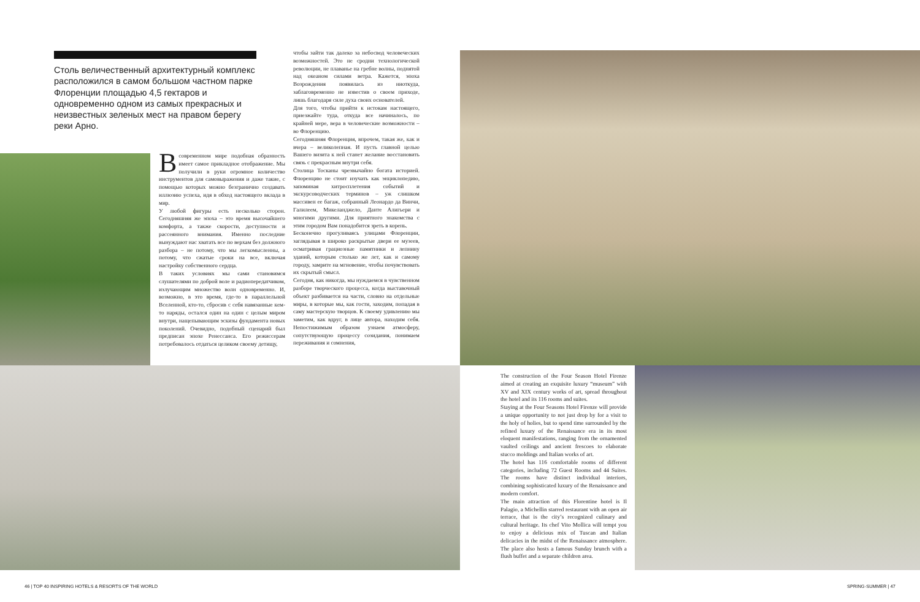Столь величественный архитектурный комплекс расположился в самом большом частном парке Флоренции площадью 4,5 гектаров и одновременно одном из самых прекрасных и неизвестных зеленых мест на правом берегу реки Арно.
Всовременном мире подобная образность имеет самое прикладное отображение. Мы получили в руки огромное количество инструментов для самовыражения и даже такие, с помощью которых можно безгранично создавать иллюзию успеха, идя в обход настоящего вклада в мир.
У любой фигуры есть несколько сторон. Сегодняшняя же эпоха – это время высочайшего комфорта, а также скорости, доступности и рассеянного внимания. Именно последние вынуждают нас хватать все по верхам без должного разбора – не потому, что мы легкомысленны, а потому, что сжатые сроки на все, включая настройку собственного сердца.
В таких условиях мы сами становимся слушателями по доброй воле и радиопередатчиком, излучающим множество волн одновременно. И, возможно, в это время, где-то в параллельной Вселенной, кто-то, сбросив с себя навязанные кем-то наряды, остался один на один с целым миром внутри, нащепывающим эскизы фундамента новых поколений. Очевидно, подобный сценарий был предписан эпохе Ренессанса. Его режиссерам потребовалось отдаться целиком своему детищу,
чтобы зайти так далеко за небосвод человеческих возможностей. Это не сродни технологической революции, не плаванье на гребне волны, поднятой над океаном силами ветра. Кажется, эпоха Возрождения появилась из ниоткуда, заблаговременно не известив о своем приходе, лишь благодаря силе духа своих основателей.
Для того, чтобы прийти к истокам настоящего, приезжайте туда, откуда все начиналось, по крайней мере, вера в человеческие возможности – во Флоренцию.
Сегодняшняя Флоренция, впрочем, такая же, как и вчера – великолепная. И пусть главной целью Вашего визита к ней станет желание восстановить связь с прекрасным внутри себя.
Столица Тосканы чрезвычайно богата историей. Флоренцию не стоит изучать как энциклопедию, запоминая хитросплетения событий и экскурсоводческих терминов – уж слишком массивен ее багаж, собранный Леонардо да Винчи, Галилеем, Микеланджело, Данте Алигьери и многими другими. Для приятного знакомства с этим городом Вам понадобится зреть в корень.
Бесконечно прогуливаясь улицами Флоренции, заглядывая в широко раскрытые двери ее музеев, осматривая грациозные памятники и лепнину зданий, которым столько же лет, как и самому городу, замрите на мгновение, чтобы почувствовать их скрытый смысл.
Сегодня, как никогда, мы нуждаемся в чувственном разборе творческого процесса, когда выставочный объект разбивается на части, словно на отдельные миры, в которые мы, как гости, заходим, попадая в саму мастерскую творцов. К своему удивлению мы заметим, как вдруг, в лице автора, находим себя. Непостижимым образом узнаем атмосферу, сопутствующую процессу созидания, понимаем переживания и сомнения,
The construction of the Four Season Hotel Firenze aimed at creating an exquisite luxury “museum” with XV and XIX century works of art, spread throughout the hotel and its 116 rooms and suites.
Staying at the Four Seasons Hotel Firenze will provide a unique opportunity to not just drop by for a visit to the holy of holies, but to spend time surrounded by the refined luxury of the Renaissance era in its most eloquent manifestations, ranging from the ornamented vaulted ceilings and ancient frescoes to elaborate stucco moldings and Italian works of art.
The hotel has 116 comfortable rooms of different categories, including 72 Guest Rooms and 44 Suites. The rooms have distinct individual interiors, combining sophisticated luxury of the Renaissance and modern comfort.
The main attraction of this Florentine hotel is Il Palagio, a Michellin starred restaurant with an open air terrace, that is the city’s recognized culinary and cultural heritage. Its chef Vito Mollica will tempt you to enjoy a delicious mix of Tuscan and Italian delicacies in the midst of the Renaissance atmosphere. The place also hosts a famous Sunday brunch with a flush buffet and a separate children area.
46 | TOP 40 INSPIRING HOTELS & RESORTS OF THE WORLD
SPRING-SUMMER | 47